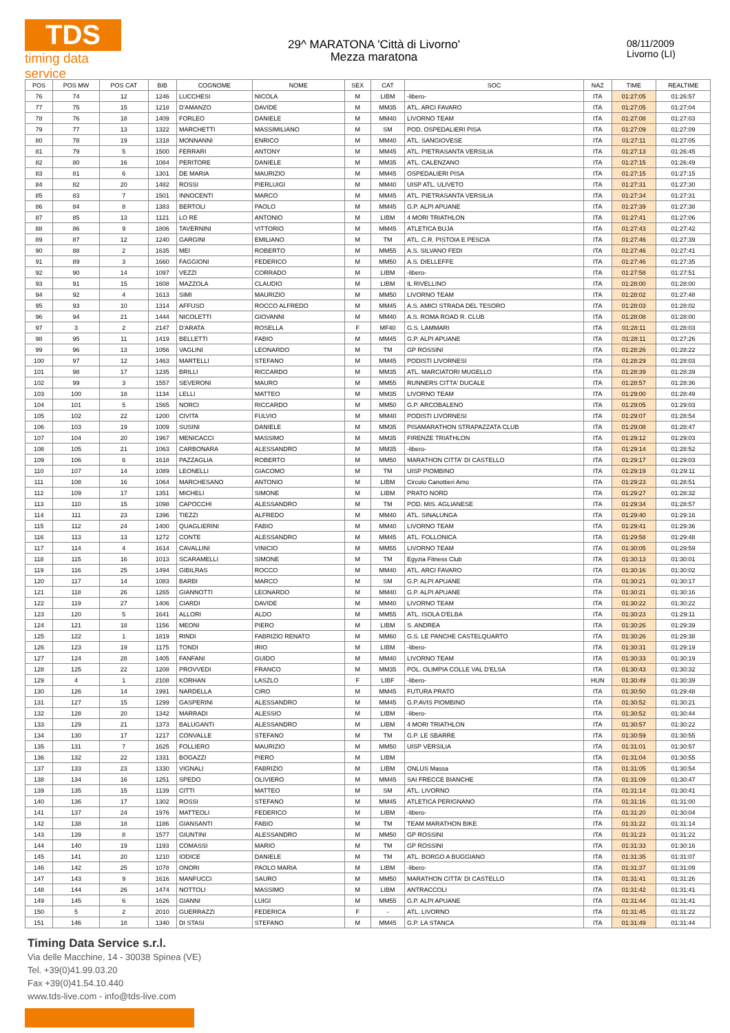TDS
timing data service
29^ MARATONA 'Città di Livorno'
Mezza maratona
08/11/2009
Livorno (LI)
| POS | POS MW | POS CAT | BIB | COGNOME | NOME | SEX | CAT | SOC | NAZ | TIME | REALTIME |
| --- | --- | --- | --- | --- | --- | --- | --- | --- | --- | --- | --- |
| 76 | 74 | 12 | 1246 | LUCCHESI | NICOLA | M | LIBM | -libero- | ITA | 01:27:05 | 01:26:57 |
| 77 | 75 | 15 | 1218 | D'AMANZO | DAVIDE | M | MM35 | ATL. ARCI FAVARO | ITA | 01:27:05 | 01:27:04 |
| 78 | 76 | 18 | 1409 | FORLEO | DANIELE | M | MM40 | LIVORNO TEAM | ITA | 01:27:08 | 01:27:03 |
| 79 | 77 | 13 | 1322 | MARCHETTI | MASSIMILIANO | M | SM | POD. OSPEDALIERI PISA | ITA | 01:27:09 | 01:27:09 |
| 80 | 78 | 19 | 1318 | MONNANNI | ENRICO | M | MM40 | ATL. SANGIOVESE | ITA | 01:27:11 | 01:27:05 |
| 81 | 79 | 5 | 1500 | FERRARI | ANTONY | M | MM45 | ATL. PIETRASANTA VERSILIA | ITA | 01:27:13 | 01:26:45 |
| 82 | 80 | 16 | 1084 | PERITORE | DANIELE | M | MM35 | ATL. CALENZANO | ITA | 01:27:15 | 01:26:49 |
| 83 | 81 | 6 | 1301 | DE MARIA | MAURIZIO | M | MM45 | OSPEDALIERI PISA | ITA | 01:27:15 | 01:27:15 |
| 84 | 82 | 20 | 1482 | ROSSI | PIERLUIGI | M | MM40 | UISP ATL. ULIVETO | ITA | 01:27:31 | 01:27:30 |
| 85 | 83 | 7 | 1501 | INNOCENTI | MARCO | M | MM45 | ATL. PIETRASANTA VERSILIA | ITA | 01:27:34 | 01:27:31 |
| 86 | 84 | 8 | 1383 | BERTOLI | PAOLO | M | MM45 | G.P. ALPI APUANE | ITA | 01:27:39 | 01:27:38 |
| 87 | 85 | 13 | 1121 | LO RE | ANTONIO | M | LIBM | 4 MORI TRIATHLON | ITA | 01:27:41 | 01:27:06 |
| 88 | 86 | 9 | 1806 | TAVERNINI | VITTORIO | M | MM45 | ATLETICA BUJA | ITA | 01:27:43 | 01:27:42 |
| 89 | 87 | 12 | 1240 | GARGINI | EMILIANO | M | TM | ATL. C.R. PISTOIA E PESCIA | ITA | 01:27:46 | 01:27:39 |
| 90 | 88 | 2 | 1635 | MEI | ROBERTO | M | MM55 | A.S. SILVANO FEDI | ITA | 01:27:46 | 01:27:41 |
| 91 | 89 | 3 | 1660 | FAGGIONI | FEDERICO | M | MM50 | A.S. DIELLEFFE | ITA | 01:27:46 | 01:27:35 |
| 92 | 90 | 14 | 1097 | VEZZI | CORRADO | M | LIBM | -libero- | ITA | 01:27:58 | 01:27:51 |
| 93 | 91 | 15 | 1608 | MAZZOLA | CLAUDIO | M | LIBM | IL RIVELLINO | ITA | 01:28:00 | 01:28:00 |
| 94 | 92 | 4 | 1613 | SIMI | MAURIZIO | M | MM50 | LIVORNO TEAM | ITA | 01:28:02 | 01:27:48 |
| 95 | 93 | 10 | 1314 | AFFUSO | ROCCO ALFREDO | M | MM45 | A.S. AMICI STRADA DEL TESORO | ITA | 01:28:03 | 01:28:02 |
| 96 | 94 | 21 | 1444 | NICOLETTI | GIOVANNI | M | MM40 | A.S. ROMA ROAD R. CLUB | ITA | 01:28:08 | 01:28:00 |
| 97 | 3 | 2 | 2147 | D'ARATA | ROSELLA | F | MF40 | G.S. LAMMARI | ITA | 01:28:11 | 01:28:03 |
| 98 | 95 | 11 | 1419 | BELLETTI | FABIO | M | MM45 | G.P. ALPI APUANE | ITA | 01:28:11 | 01:27:26 |
| 99 | 96 | 13 | 1056 | VAGLINI | LEONARDO | M | TM | GP ROSSINI | ITA | 01:28:26 | 01:28:22 |
| 100 | 97 | 12 | 1463 | MARTELLI | STEFANO | M | MM45 | PODISTI LIVORNESI | ITA | 01:28:29 | 01:28:03 |
| 101 | 98 | 17 | 1235 | BRILLI | RICCARDO | M | MM35 | ATL. MARCIATORI MUGELLO | ITA | 01:28:39 | 01:28:39 |
| 102 | 99 | 3 | 1557 | SEVERONI | MAURO | M | MM55 | RUNNERS CITTA' DUCALE | ITA | 01:28:57 | 01:28:36 |
| 103 | 100 | 18 | 1134 | LELLI | MATTEO | M | MM35 | LIVORNO TEAM | ITA | 01:29:00 | 01:28:49 |
| 104 | 101 | 5 | 1565 | NORCI | RICCARDO | M | MM50 | G.P. ARCOBALENO | ITA | 01:29:05 | 01:29:03 |
| 105 | 102 | 22 | 1200 | CIVITA | FULVIO | M | MM40 | PODISTI LIVORNESI | ITA | 01:29:07 | 01:28:54 |
| 106 | 103 | 19 | 1009 | SUSINI | DANIELE | M | MM35 | PISAMARATHON STRAPAZZATA CLUB | ITA | 01:29:08 | 01:28:47 |
| 107 | 104 | 20 | 1967 | MENICACCI | MASSIMO | M | MM35 | FIRENZE TRIATHLON | ITA | 01:29:12 | 01:29:03 |
| 108 | 105 | 21 | 1063 | CARBONARA | ALESSANDRO | M | MM35 | -libero- | ITA | 01:29:14 | 01:28:52 |
| 109 | 106 | 6 | 1618 | PAZZAGLIA | ROBERTO | M | MM50 | MARATHON CITTA' DI CASTELLO | ITA | 01:29:17 | 01:29:03 |
| 110 | 107 | 14 | 1089 | LEONELLI | GIACOMO | M | TM | UISP PIOMBINO | ITA | 01:29:19 | 01:29:11 |
| 111 | 108 | 16 | 1064 | MARCHESANO | ANTONIO | M | LIBM | Circolo Canottieri Arno | ITA | 01:29:23 | 01:28:51 |
| 112 | 109 | 17 | 1351 | MICHELI | SIMONE | M | LIBM | PRATO NORD | ITA | 01:29:27 | 01:28:32 |
| 113 | 110 | 15 | 1098 | CAPOCCHI | ALESSANDRO | M | TM | POD. MIS. AGLIANESE | ITA | 01:29:34 | 01:28:57 |
| 114 | 111 | 23 | 1396 | TIEZZI | ALFREDO | M | MM40 | ATL. SINALUNGA | ITA | 01:29:40 | 01:29:16 |
| 115 | 112 | 24 | 1400 | QUAGLIERINI | FABIO | M | MM40 | LIVORNO TEAM | ITA | 01:29:41 | 01:29:36 |
| 116 | 113 | 13 | 1272 | CONTE | ALESSANDRO | M | MM45 | ATL. FOLLONICA | ITA | 01:29:58 | 01:29:48 |
| 117 | 114 | 4 | 1614 | CAVALLINI | VINICIO | M | MM55 | LIVORNO TEAM | ITA | 01:30:05 | 01:29:59 |
| 118 | 115 | 16 | 1013 | SCARAMELLI | SIMONE | M | TM | Egyzia Fitness Club | ITA | 01:30:13 | 01:30:01 |
| 119 | 116 | 25 | 1494 | GIBILRAS | ROCCO | M | MM40 | ATL. ARCI FAVARO | ITA | 01:30:16 | 01:30:02 |
| 120 | 117 | 14 | 1083 | BARBI | MARCO | M | SM | G.P. ALPI APUANE | ITA | 01:30:21 | 01:30:17 |
| 121 | 118 | 26 | 1265 | GIANNOTTI | LEONARDO | M | MM40 | G.P. ALPI APUANE | ITA | 01:30:21 | 01:30:16 |
| 122 | 119 | 27 | 1406 | CIARDI | DAVIDE | M | MM40 | LIVORNO TEAM | ITA | 01:30:22 | 01:30:22 |
| 123 | 120 | 5 | 1641 | ALLORI | ALDO | M | MM55 | ATL. ISOLA D'ELBA | ITA | 01:30:23 | 01:29:11 |
| 124 | 121 | 18 | 1156 | MEONI | PIERO | M | LIBM | S. ANDREA | ITA | 01:30:26 | 01:29:39 |
| 125 | 122 | 1 | 1819 | RINDI | FABRIZIO RENATO | M | MM60 | G.S. LE PANCHE CASTELQUARTO | ITA | 01:30:26 | 01:29:38 |
| 126 | 123 | 19 | 1175 | TONDI | IRIO | M | LIBM | -libero- | ITA | 01:30:31 | 01:29:19 |
| 127 | 124 | 28 | 1405 | FANFANI | GUIDO | M | MM40 | LIVORNO TEAM | ITA | 01:30:33 | 01:30:19 |
| 128 | 125 | 22 | 1208 | PROVVEDI | FRANCO | M | MM35 | POL. OLIMPIA COLLE VAL D'ELSA | ITA | 01:30:43 | 01:30:32 |
| 129 | 4 | 1 | 2108 | KORHAN | LASZLO | F | LIBF | -libero- | HUN | 01:30:49 | 01:30:39 |
| 130 | 126 | 14 | 1991 | NARDELLA | CIRO | M | MM45 | FUTURA PRATO | ITA | 01:30:50 | 01:29:48 |
| 131 | 127 | 15 | 1299 | GASPERINI | ALESSANDRO | M | MM45 | G.P.AVIS PIOMBINO | ITA | 01:30:52 | 01:30:21 |
| 132 | 128 | 20 | 1342 | MARRADI | ALESSIO | M | LIBM | -libero- | ITA | 01:30:52 | 01:30:44 |
| 133 | 129 | 21 | 1373 | BALUGANTI | ALESSANDRO | M | LIBM | 4 MORI TRIATHLON | ITA | 01:30:57 | 01:30:22 |
| 134 | 130 | 17 | 1217 | CONVALLE | STEFANO | M | TM | G.P. LE SBARRE | ITA | 01:30:59 | 01:30:55 |
| 135 | 131 | 7 | 1625 | FOLLIERO | MAURIZIO | M | MM50 | UISP VERSILIA | ITA | 01:31:01 | 01:30:57 |
| 136 | 132 | 22 | 1331 | BOGAZZI | PIERO | M | LIBM | | ITA | 01:31:04 | 01:30:55 |
| 137 | 133 | 23 | 1330 | VIGNALI | FABRIZIO | M | LIBM | ONLUS Massa | ITA | 01:31:05 | 01:30:54 |
| 138 | 134 | 16 | 1251 | SPEDO | OLIVIERO | M | MM45 | SAI FRECCE BIANCHE | ITA | 01:31:09 | 01:30:47 |
| 139 | 135 | 15 | 1139 | CITTI | MATTEO | M | SM | ATL. LIVORNO | ITA | 01:31:14 | 01:30:41 |
| 140 | 136 | 17 | 1302 | ROSSI | STEFANO | M | MM45 | ATLETICA PERIGNANO | ITA | 01:31:16 | 01:31:00 |
| 141 | 137 | 24 | 1976 | MATTEOLI | FEDERICO | M | LIBM | -libero- | ITA | 01:31:20 | 01:30:04 |
| 142 | 138 | 18 | 1186 | GIANSANTI | FABIO | M | TM | TEAM MARATHON BIKE | ITA | 01:31:22 | 01:31:14 |
| 143 | 139 | 8 | 1577 | GIUNTINI | ALESSANDRO | M | MM50 | GP ROSSINI | ITA | 01:31:23 | 01:31:22 |
| 144 | 140 | 19 | 1193 | COMASSI | MARIO | M | TM | GP ROSSINI | ITA | 01:31:33 | 01:30:16 |
| 145 | 141 | 20 | 1210 | IODICE | DANIELE | M | TM | ATL. BORGO A BUGGIANO | ITA | 01:31:35 | 01:31:07 |
| 146 | 142 | 25 | 1078 | ONORI | PAOLO MARIA | M | LIBM | -libero- | ITA | 01:31:37 | 01:31:09 |
| 147 | 143 | 9 | 1616 | MANFUCCI | SAURO | M | MM50 | MARATHON CITTA' DI CASTELLO | ITA | 01:31:41 | 01:31:26 |
| 148 | 144 | 26 | 1474 | NOTTOLI | MASSIMO | M | LIBM | ANTRACCOLI | ITA | 01:31:42 | 01:31:41 |
| 149 | 145 | 6 | 1626 | GIANNI | LUIGI | M | MM55 | G.P. ALPI APUANE | ITA | 01:31:44 | 01:31:41 |
| 150 | 5 | 2 | 2010 | GUERRAZZI | FEDERICA | F | - | ATL. LIVORNO | ITA | 01:31:45 | 01:31:22 |
| 151 | 146 | 18 | 1340 | DI STASI | STEFANO | M | MM45 | G.P. LA STANCA | ITA | 01:31:49 | 01:31:44 |
Timing Data Service s.r.l.
Via delle Macchine, 14 - 30038 Spinea (VE)
Tel. +39(0)41.99.03.20
Fax +39(0)41.54.10.440
www.tds-live.com - info@tds-live.com